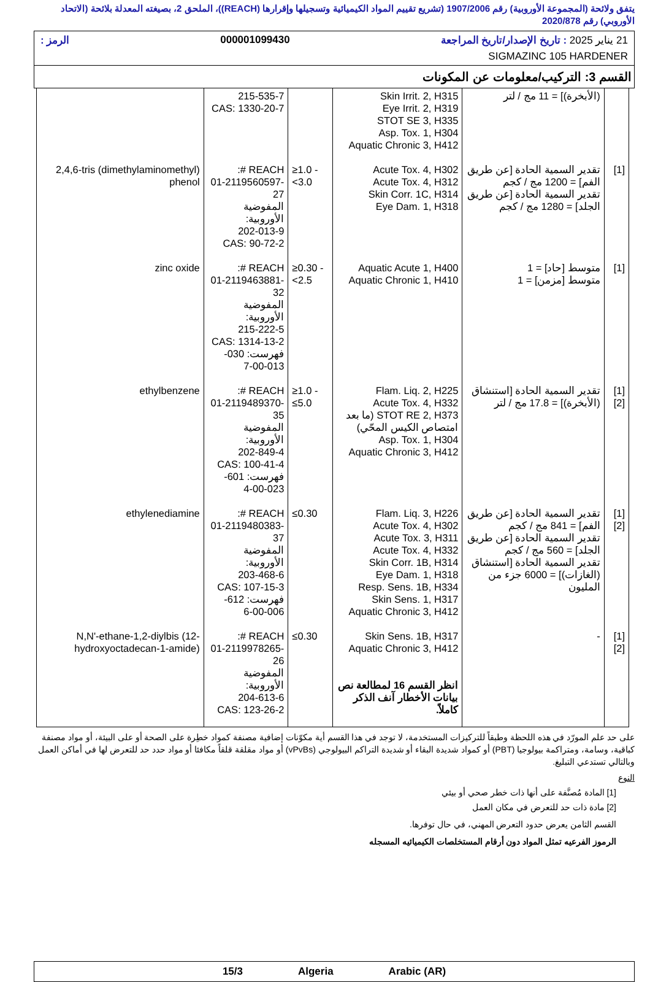يتفق ولائحة (المجموعة الأوروبية) رقم 1907/2006 (تشريع تقييم المواد الكيميائية وتسجيلها وإقرارها (REACH))، الملحق 2، بصيغته المعدلة بلائحة (الاتحاد الأوروبي) رقم 2020/878
21 يناير 2025 : تاريخ الإصدار/تاريخ المراجعة 000001099430 الرمز :
SIGMAZINC 105 HARDENER
القسم 3: التركيب/معلومات عن المكونات
| | (الأبخرة)] = 11 مج / لتر | Skin Irrit. 2, H315 Eye Irrit. 2, H319 STOT SE 3, H335 Asp. Tox. 1, H304 Aquatic Chronic 3, H412 | | 215-535-7 CAS: 1330-20-7 | |
| [1] | تقدير السمية الحادة [عن طريق الفم] = 1200 مج / كجم تقدير السمية الحادة [عن طريق الجلد] = 1280 مج / كجم | Acute Tox. 4, H302 Acute Tox. 4, H312 Skin Corr. 1C, H314 Eye Dam. 1, H318 | ≥1.0 - <3.0 | REACH #: 01-2119560597-27 المفوضية الأوروبية: 202-013-9 CAS: 90-72-2 | 2,4,6-tris (dimethylaminomethyl) phenol |
| [1] | متوسط [حاد] = 1 متوسط [مزمن] = 1 | Aquatic Acute 1, H400 Aquatic Chronic 1, H410 | ≥0.30 - <2.5 | REACH #: 01-2119463881-32 المفوضية الأوروبية: 215-222-5 CAS: 1314-13-2 فهرست: 030-013-00-7 | zinc oxide |
| [1] [2] | تقدير السمية الحادة [استنشاق (الأبخرة)] = 17.8 مج / لتر | Flam. Liq. 2, H225 Acute Tox. 4, H332 STOT RE 2, H373 (ما بعد امتصاص الكيس المحّي) Asp. Tox. 1, H304 Aquatic Chronic 3, H412 | ≥1.0 - ≤5.0 | REACH #: 01-2119489370-35 المفوضية الأوروبية: 202-849-4 CAS: 100-41-4 فهرست: 601-023-00-4 | ethylbenzene |
| [1] [2] | تقدير السمية الحادة [عن طريق الفم] = 841 مج / كجم تقدير السمية الحادة [عن طريق الجلد] = 560 مج / كجم تقدير السمية الحادة [استنشاق (الغازات)] = 6000 جزء من المليون | Flam. Liq. 3, H226 Acute Tox. 4, H302 Acute Tox. 3, H311 Acute Tox. 4, H332 Skin Corr. 1B, H314 Eye Dam. 1, H318 Resp. Sens. 1B, H334 Skin Sens. 1, H317 Aquatic Chronic 3, H412 | ≤0.30 | REACH #: 01-2119480383-37 المفوضية الأوروبية: 203-468-6 CAS: 107-15-3 فهرست: 612-006-00-6 | ethylenediamine |
| [1] [2] | - | Skin Sens. 1B, H317 Aquatic Chronic 3, H412 انظر القسم 16 لمطالعة نص بيانات الأخطار آنف الذكر كاملاً. | ≤0.30 | REACH #: 01-2119978265-26 المفوضية الأوروبية: 204-613-6 CAS: 123-26-2 | N,N'-ethane-1,2-diylbis (12-hydroxyoctadecan-1-amide) |
على حد علم المورّد في هذه اللحظة وطبقاً للتركيزات المستخدمة، لا توجد في هذا القسم أية مكوّنات إضافية مصنفة كمواد خطِرة على الصحة أو على البيئة، أو مواد مصنفة كباقية، وسامة، ومتراكمة بيولوجيا (PBT) أو كمواد شديدة البقاء أو شديدة التراكم البيولوجي (vPvBs) أو مواد مقلقة قلقاً مكافئا أو مواد حدد حد للتعرض لها في أماكن العمل وبالتالي تستدعي التبليغ.
النوع
[1] المادة مُصنَّفة على أنها ذات خطر صحي أو بيئي
[2] مادة ذات حد للتعرض في مكان العمل
القسم الثامن يعرض حدود التعرض المهني، في حال توفرها.
الرموز الفرعيه تمثل المواد دون أرقام المستخلصات الكيميائيه المسجله
15/3 Algeria Arabic (AR)